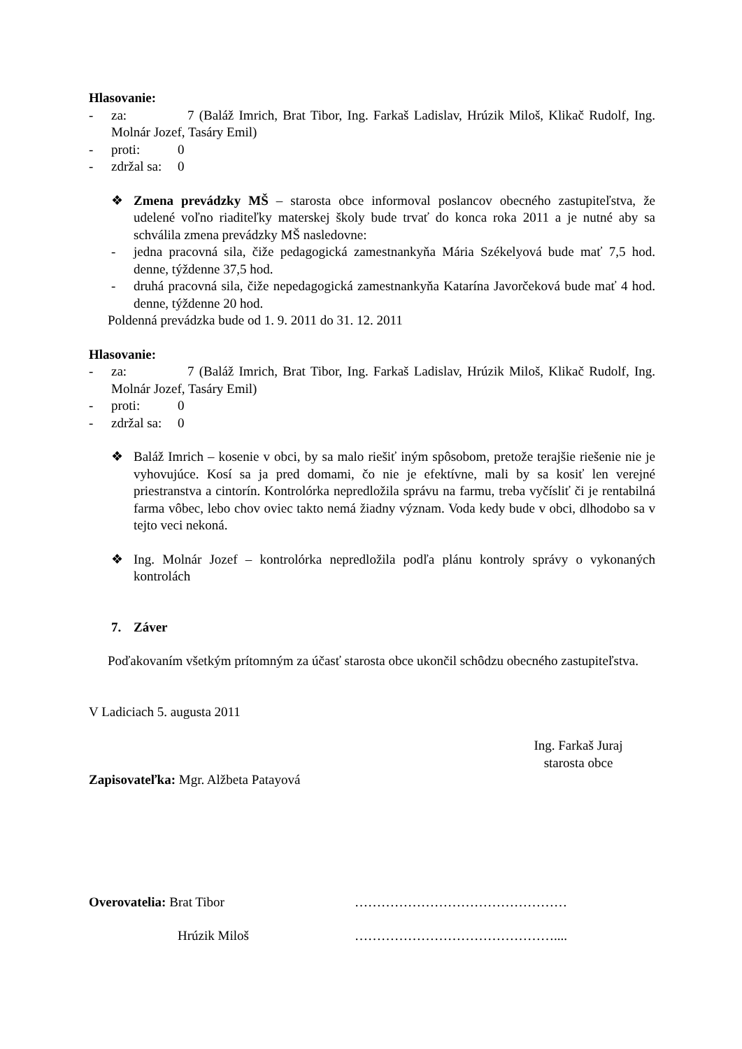Hlasovanie:
- za: 7 (Baláž Imrich, Brat Tibor, Ing. Farkaš Ladislav, Hrúzik Miloš, Klikač Rudolf, Ing. Molnár Jozef, Tasáry Emil)
- proti: 0
- zdržal sa: 0
❖ Zmena prevádzky MŠ – starosta obce informoval poslancov obecného zastupiteľstva, že udelené voľno riaditeľky materskej školy bude trvať do konca roka 2011 a je nutné aby sa schválila zmena prevádzky MŠ nasledovne:
- jedna pracovná sila, čiže pedagogická zamestnankyňa Mária Székelyová bude mať 7,5 hod. denne, týždenne 37,5 hod.
- druhá pracovná sila, čiže nepedagogická zamestnankyňa Katarína Javorčeková bude mať 4 hod. denne, týždenne 20 hod.
Poldenná prevádzka bude od 1. 9. 2011 do 31. 12. 2011
Hlasovanie:
- za: 7 (Baláž Imrich, Brat Tibor, Ing. Farkaš Ladislav, Hrúzik Miloš, Klikač Rudolf, Ing. Molnár Jozef, Tasáry Emil)
- proti: 0
- zdržal sa: 0
❖ Baláž Imrich – kosenie v obci, by sa malo riešiť iným spôsobom, pretože terajšie riešenie nie je vyhovujúce. Kosí sa ja pred domami, čo nie je efektívne, mali by sa kosiť len verejné priestranstva a cintorín. Kontrolórka nepredložila správu na farmu, treba vyčísliť či je rentabilná farma vôbec, lebo chov oviec takto nemá žiadny význam. Voda kedy bude v obci, dlhodobo sa v tejto veci nekoná.
❖ Ing. Molnár Jozef – kontrolórka nepredložila podľa plánu kontroly správy o vykonaných kontrolách
7. Záver
Poďakovaním všetkým prítomným za účasť starosta obce ukončil schôdzu obecného zastupiteľstva.
V Ladiciach 5. augusta 2011
Ing. Farkaš Juraj
starosta obce
Zapisovateľka: Mgr. Alžbeta Patayová
Overovatelia: Brat Tibor …………………………………………
Hrúzik Miloš ………………………………………....